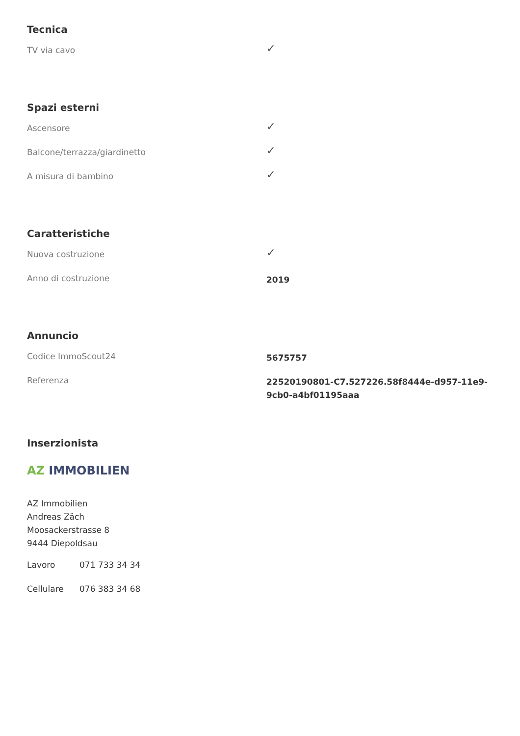Tecnica
| TV via cavo | ✓ |
Spazi esterni
| Ascensore | ✓ |
| Balcone/terrazza/giardinetto | ✓ |
| A misura di bambino | ✓ |
Caratteristiche
| Nuova costruzione | ✓ |
| Anno di costruzione | 2019 |
Annuncio
| Codice ImmoScout24 | 5675757 |
| Referenza | 22520190801-C7.527226.58f8444e-d957-11e9-9cb0-a4bf01195aaa |
Inserzionista
AZ IMMOBILIEN
AZ Immobilien
Andreas Zäch
Moosackerstrasse 8
9444 Diepoldsau
| Lavoro | 071 733 34 34 |
| Cellulare | 076 383 34 68 |